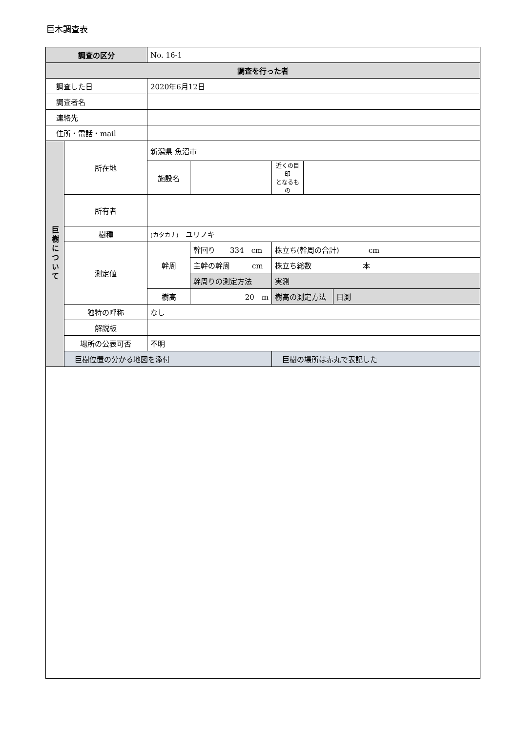巨木調査表
| 調査の区分 | | No. 16-1 | | | | |
| 調査を行った者 | | | | | | |
| 調査した日 | | 2020年6月12日 | | | | |
| 調査者名 | | | | | | |
| 連絡先 | | | | | | |
| 住所・電話・mail | | | | | | |
| 巨樹について | 所在地 | 新潟県 魚沼市 | | | | |
| | | 施設名 | | 近くの目印 となるもの | | |
| | 所有者 | | | | | |
| | 樹種 | (カタカナ) ユリノキ | | | | |
| | 測定値 | 幹周 | 幹回り 334 cm | 株立ち(幹周の合計) cm | | |
| | | | 主幹の幹周 cm | 株立ち総数 本 | | |
| | | | 幹周りの測定方法 | 実測 | | |
| | | 樹高 | 20 m | 樹高の測定方法 | | 目測 |
| | 独特の呼称 | なし | | | | |
| | 解説板 | | | | | |
| | 場所の公表可否 | 不明 | | | | |
| | 巨樹位置の分かる地図を添付 | | | 巨樹の場所は赤丸で表記した | | |